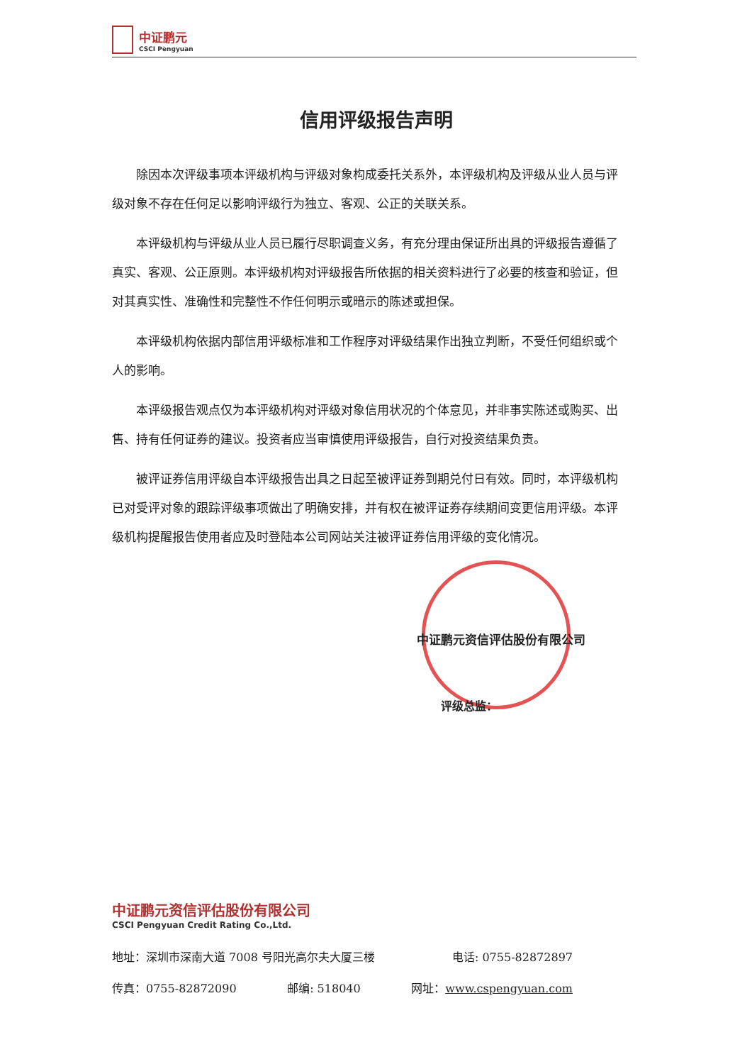中证鹏元
CSCI Pengyuan
信用评级报告声明
除因本次评级事项本评级机构与评级对象构成委托关系外，本评级机构及评级从业人员与评级对象不存在任何足以影响评级行为独立、客观、公正的关联关系。
本评级机构与评级从业人员已履行尽职调查义务，有充分理由保证所出具的评级报告遵循了真实、客观、公正原则。本评级机构对评级报告所依据的相关资料进行了必要的核查和验证，但对其真实性、准确性和完整性不作任何明示或暗示的陈述或担保。
本评级机构依据内部信用评级标准和工作程序对评级结果作出独立判断，不受任何组织或个人的影响。
本评级报告观点仅为本评级机构对评级对象信用状况的个体意见，并非事实陈述或购买、出售、持有任何证券的建议。投资者应当审慎使用评级报告，自行对投资结果负责。
被评证券信用评级自本评级报告出具之日起至被评证券到期兑付日有效。同时，本评级机构已对受评对象的跟踪评级事项做出了明确安排，并有权在被评证券存续期间变更信用评级。本评级机构提醒报告使用者应及时登陆本公司网站关注被评证券信用评级的变化情况。
中证鹏元资信评估股份有限公司
评级总监：
中证鹏元资信评估股份有限公司
CSCI Pengyuan Credit Rating Co.,Ltd.
地址：深圳市深南大道 7008 号阳光高尔夫大厦三楼 电话: 0755-82872897
传真：0755-82872090 邮编: 518040 网址：www.cspengyuan.com